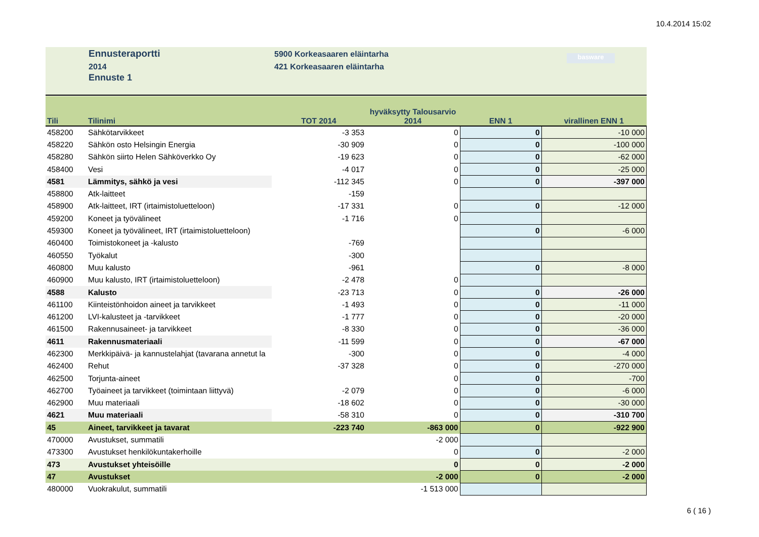10.4.2014 15:02
Ennusteraportti
2014
Ennuste 1
5900 Korkeasaaren eläintarha
421 Korkeasaaren eläintarha
basware
| Tili | Tilinimi | TOT 2014 | hyväksytty Talousarvio 2014 | ENN 1 | virallinen ENN 1 |
| --- | --- | --- | --- | --- | --- |
| 458200 | Sähkötarvikkeet | -3 353 | 0 | 0 | -10 000 |
| 458220 | Sähkön osto Helsingin Energia | -30 909 | 0 | 0 | -100 000 |
| 458280 | Sähkön siirto Helen Sähköverkko Oy | -19 623 | 0 | 0 | -62 000 |
| 458400 | Vesi | -4 017 | 0 | 0 | -25 000 |
| 4581 | Lämmitys, sähkö ja vesi | -112 345 | 0 | 0 | -397 000 |
| 458800 | Atk-laitteet | -159 | | | |
| 458900 | Atk-laitteet, IRT (irtaimistoluetteloon) | -17 331 | 0 | 0 | -12 000 |
| 459200 | Koneet ja työvälineet | -1 716 | 0 | | |
| 459300 | Koneet ja työvälineet, IRT (irtaimistoluetteloon) | | | 0 | -6 000 |
| 460400 | Toimistokoneet ja -kalusto | -769 | | | |
| 460550 | Työkalut | -300 | | | |
| 460800 | Muu kalusto | -961 | | 0 | -8 000 |
| 460900 | Muu kalusto, IRT (irtaimistoluetteloon) | -2 478 | 0 | | |
| 4588 | Kalusto | -23 713 | 0 | 0 | -26 000 |
| 461100 | Kiinteistönhoidon aineet ja tarvikkeet | -1 493 | 0 | 0 | -11 000 |
| 461200 | LVI-kalusteet ja -tarvikkeet | -1 777 | 0 | 0 | -20 000 |
| 461500 | Rakennusaineet- ja tarvikkeet | -8 330 | 0 | 0 | -36 000 |
| 4611 | Rakennusmateriaali | -11 599 | 0 | 0 | -67 000 |
| 462300 | Merkkipäivä- ja kannustelahjat (tavarana annetut la | -300 | 0 | 0 | -4 000 |
| 462400 | Rehut | -37 328 | 0 | 0 | -270 000 |
| 462500 | Torjunta-aineet | | 0 | 0 | -700 |
| 462700 | Työaineet ja tarvikkeet (toimintaan liittyvä) | -2 079 | 0 | 0 | -6 000 |
| 462900 | Muu materiaali | -18 602 | 0 | 0 | -30 000 |
| 4621 | Muu materiaali | -58 310 | 0 | 0 | -310 700 |
| 45 | Aineet, tarvikkeet ja tavarat | -223 740 | -863 000 | 0 | -922 900 |
| 470000 | Avustukset, summatili | | -2 000 | | |
| 473300 | Avustukset henkilökuntakerhoille | | 0 | 0 | -2 000 |
| 473 | Avustukset yhteisöille | | 0 | 0 | -2 000 |
| 47 | Avustukset | | -2 000 | 0 | -2 000 |
| 480000 | Vuokrakulut, summatili | | -1 513 000 | | |
6 ( 16 )